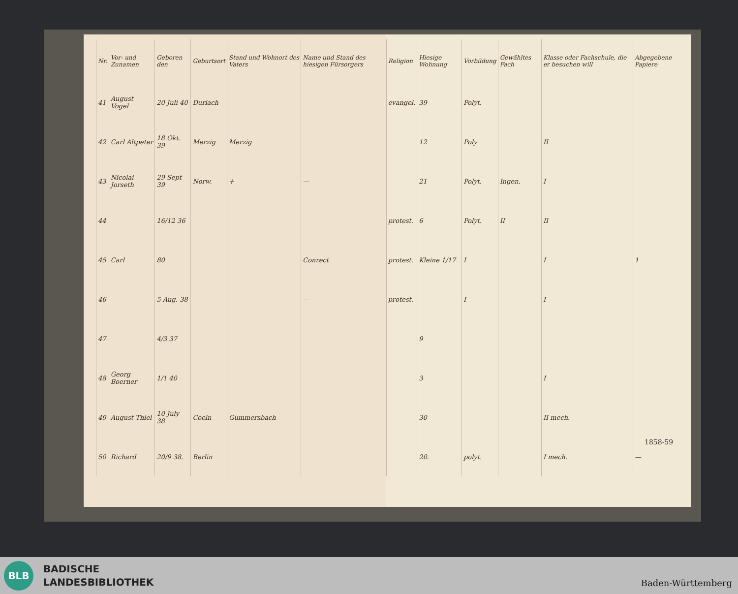| Nr. | Vor- und Zunamen | Geboren den | Geburtsort | Stand und Wohnort des Vaters | Name und Stand des hiesigen Fürsorgers | Religion | Hiesige Wohnung | Vorbildung | Gewähltes Fach | Klasse oder Fachschule, die er besuchen will | Abgegebene Papiere |
| --- | --- | --- | --- | --- | --- | --- | --- | --- | --- | --- | --- |
| 41 | August Vogel | 20 Juli 40 | Durlach | | | evangel. | 39 | Polyt. | | | |
| 42 | Carl Altpeter | 18 Okt. 39 | Merzig | Merzig | | | 12 | Poly | | II | |
| 43 | Nicolai Jorseth | 29 Sept 39 | Norw. | + | — | | 21 | Polyt. | Ingen. | I | |
| 44 | | 16/12 36 | | | | protest. | 6 | Polyt. | II | II | |
| 45 | Carl | 80 | | | Conrect | protest. | Kleine 1/17 | I | | I | 1 |
| 46 | | 5 Aug. 38 | | | — | protest. | | I | | I | |
| 47 | | 4/3 37 | | | | | 9 | | | | |
| 48 | Georg Boerner | 1/1 40 | | | | | 3 | | | I | |
| 49 | August Thiel | 10 July 38 | Coeln | Gummersbach | | | 30 | | | II mech. | |
| 50 | Richard | 20/9 38. | Berlin | | | | 20. | polyt. | | I mech. | — |
1858-59
BLB
BADISCHE
LANDESBIBLIOTHEK
Baden-Württemberg